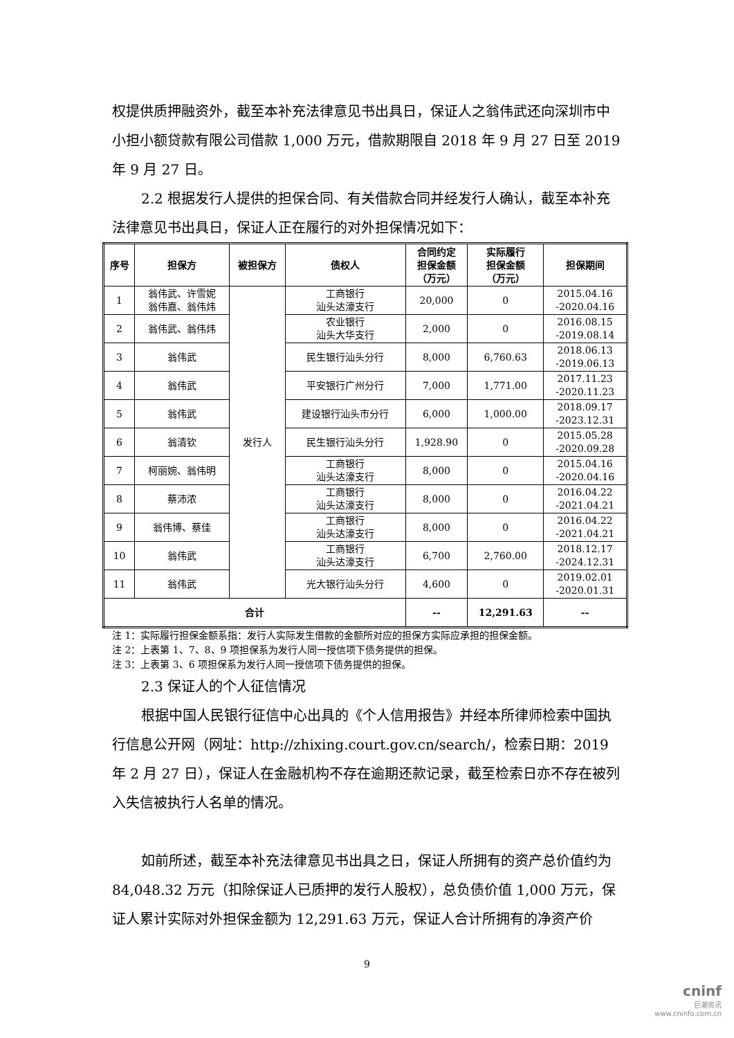权提供质押融资外，截至本补充法律意见书出具日，保证人之翁伟武还向深圳市中小担小额贷款有限公司借款 1,000 万元，借款期限自 2018 年 9 月 27 日至 2019 年 9 月 27 日。
2.2 根据发行人提供的担保合同、有关借款合同并经发行人确认，截至本补充法律意见书出具日，保证人正在履行的对外担保情况如下：
| 序号 | 担保方 | 被担保方 | 债权人 | 合同约定 担保金额 （万元） | 实际履行 担保金额 （万元） | 担保期间 |
| --- | --- | --- | --- | --- | --- | --- |
| 1 | 翁伟武、许雪妮 翁伟嘉、翁伟炜 | 发行人 | 工商银行 汕头达濠支行 | 20,000 | 0 | 2015.04.16 -2020.04.16 |
| 2 | 翁伟武、翁伟炜 | | 农业银行 汕头大华支行 | 2,000 | 0 | 2016.08.15 -2019.08.14 |
| 3 | 翁伟武 | | 民生银行汕头分行 | 8,000 | 6,760.63 | 2018.06.13 -2019.06.13 |
| 4 | 翁伟武 | | 平安银行广州分行 | 7,000 | 1,771.00 | 2017.11.23 -2020.11.23 |
| 5 | 翁伟武 | | 建设银行汕头市分行 | 6,000 | 1,000.00 | 2018.09.17 -2023.12.31 |
| 6 | 翁清钦 | | 民生银行汕头分行 | 1,928.90 | 0 | 2015.05.28 -2020.09.28 |
| 7 | 柯丽婉、翁伟明 | | 工商银行 汕头达濠支行 | 8,000 | 0 | 2015.04.16 -2020.04.16 |
| 8 | 蔡沛浓 | | 工商银行 汕头达濠支行 | 8,000 | 0 | 2016.04.22 -2021.04.21 |
| 9 | 翁伟博、蔡佳 | | 工商银行 汕头达濠支行 | 8,000 | 0 | 2016.04.22 -2021.04.21 |
| 10 | 翁伟武 | | 工商银行 汕头达濠支行 | 6,700 | 2,760.00 | 2018.12.17 -2024.12.31 |
| 11 | 翁伟武 | | 光大银行汕头分行 | 4,600 | 0 | 2019.02.01 -2020.01.31 |
| 合计 | | | | -- | 12,291.63 | -- |
注 1：实际履行担保金额系指：发行人实际发生借款的金额所对应的担保方实际应承担的担保金额。
注 2：上表第 1、7、8、9 项担保系为发行人同一授信项下债务提供的担保。
注 3：上表第 3、6 项担保系为发行人同一授信项下债务提供的担保。
2.3 保证人的个人征信情况
根据中国人民银行征信中心出具的《个人信用报告》并经本所律师检索中国执行信息公开网（网址：http://zhixing.court.gov.cn/search/，检索日期：2019 年 2 月 27 日），保证人在金融机构不存在逾期还款记录，截至检索日亦不存在被列入失信被执行人名单的情况。
如前所述，截至本补充法律意见书出具之日，保证人所拥有的资产总价值约为 84,048.32 万元（扣除保证人已质押的发行人股权），总负债价值 1,000 万元，保证人累计实际对外担保金额为 12,291.63 万元，保证人合计所拥有的净资产价
9
cninf
巨潮资讯
www.cninfo.com.cn